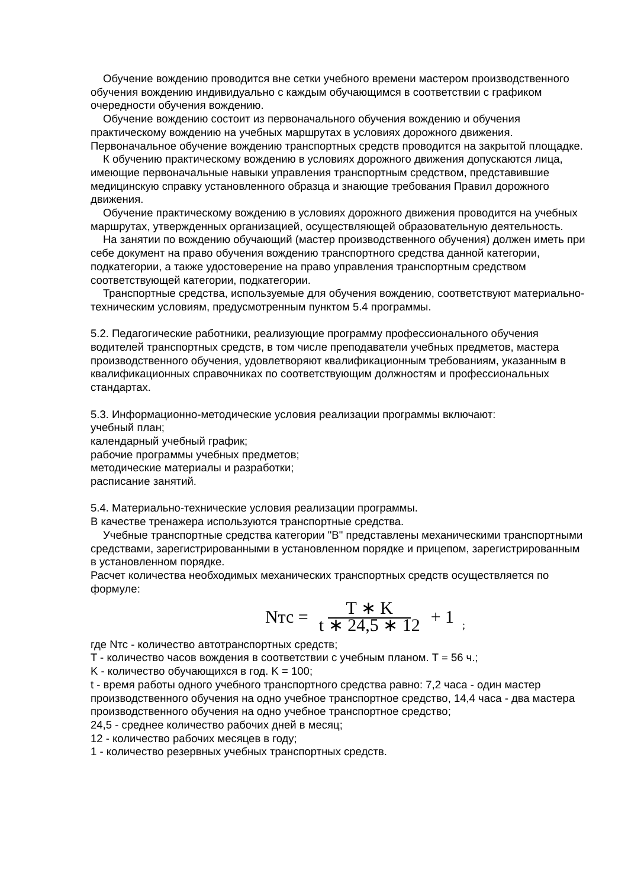Обучение вождению проводится вне сетки учебного времени мастером производственного обучения вождению индивидуально с каждым обучающимся в соответствии с графиком очередности обучения вождению.
Обучение вождению состоит из первоначального обучения вождению и обучения практическому вождению на учебных маршрутах в условиях дорожного движения. Первоначальное обучение вождению транспортных средств проводится на закрытой площадке.
К обучению практическому вождению в условиях дорожного движения допускаются лица, имеющие первоначальные навыки управления транспортным средством, представившие медицинскую справку установленного образца и знающие требования Правил дорожного движения.
Обучение практическому вождению в условиях дорожного движения проводится на учебных маршрутах, утвержденных организацией, осуществляющей образовательную деятельность.
На занятии по вождению обучающий (мастер производственного обучения) должен иметь при себе документ на право обучения вождению транспортного средства данной категории, подкатегории, а также удостоверение на право управления транспортным средством соответствующей категории, подкатегории.
Транспортные средства, используемые для обучения вождению, соответствуют материально-техническим условиям, предусмотренным пунктом 5.4 программы.
5.2. Педагогические работники, реализующие программу профессионального обучения водителей транспортных средств, в том числе преподаватели учебных предметов, мастера производственного обучения, удовлетворяют квалификационным требованиям, указанным в квалификационных справочниках по соответствующим должностям и профессиональных стандартах.
5.3. Информационно-методические условия реализации программы включают:
учебный план;
календарный учебный график;
рабочие программы учебных предметов;
методические материалы и разработки;
расписание занятий.
5.4. Материально-технические условия реализации программы.
В качестве тренажера используются транспортные средства.
Учебные транспортные средства категории "B" представлены механическими транспортными средствами, зарегистрированными в установленном порядке и прицепом, зарегистрированным в установленном порядке.
Расчет количества необходимых механических транспортных средств осуществляется по формуле:
Nтс = T ∗ K t ∗ 24,5 ∗ 12 + 1;
где Nтс - количество автотранспортных средств;
T - количество часов вождения в соответствии с учебным планом. T = 56 ч.;
K - количество обучающихся в год. K = 100;
t - время работы одного учебного транспортного средства равно: 7,2 часа - один мастер производственного обучения на одно учебное транспортное средство, 14,4 часа - два мастера производственного обучения на одно учебное транспортное средство;
24,5 - среднее количество рабочих дней в месяц;
12 - количество рабочих месяцев в году;
1 - количество резервных учебных транспортных средств.